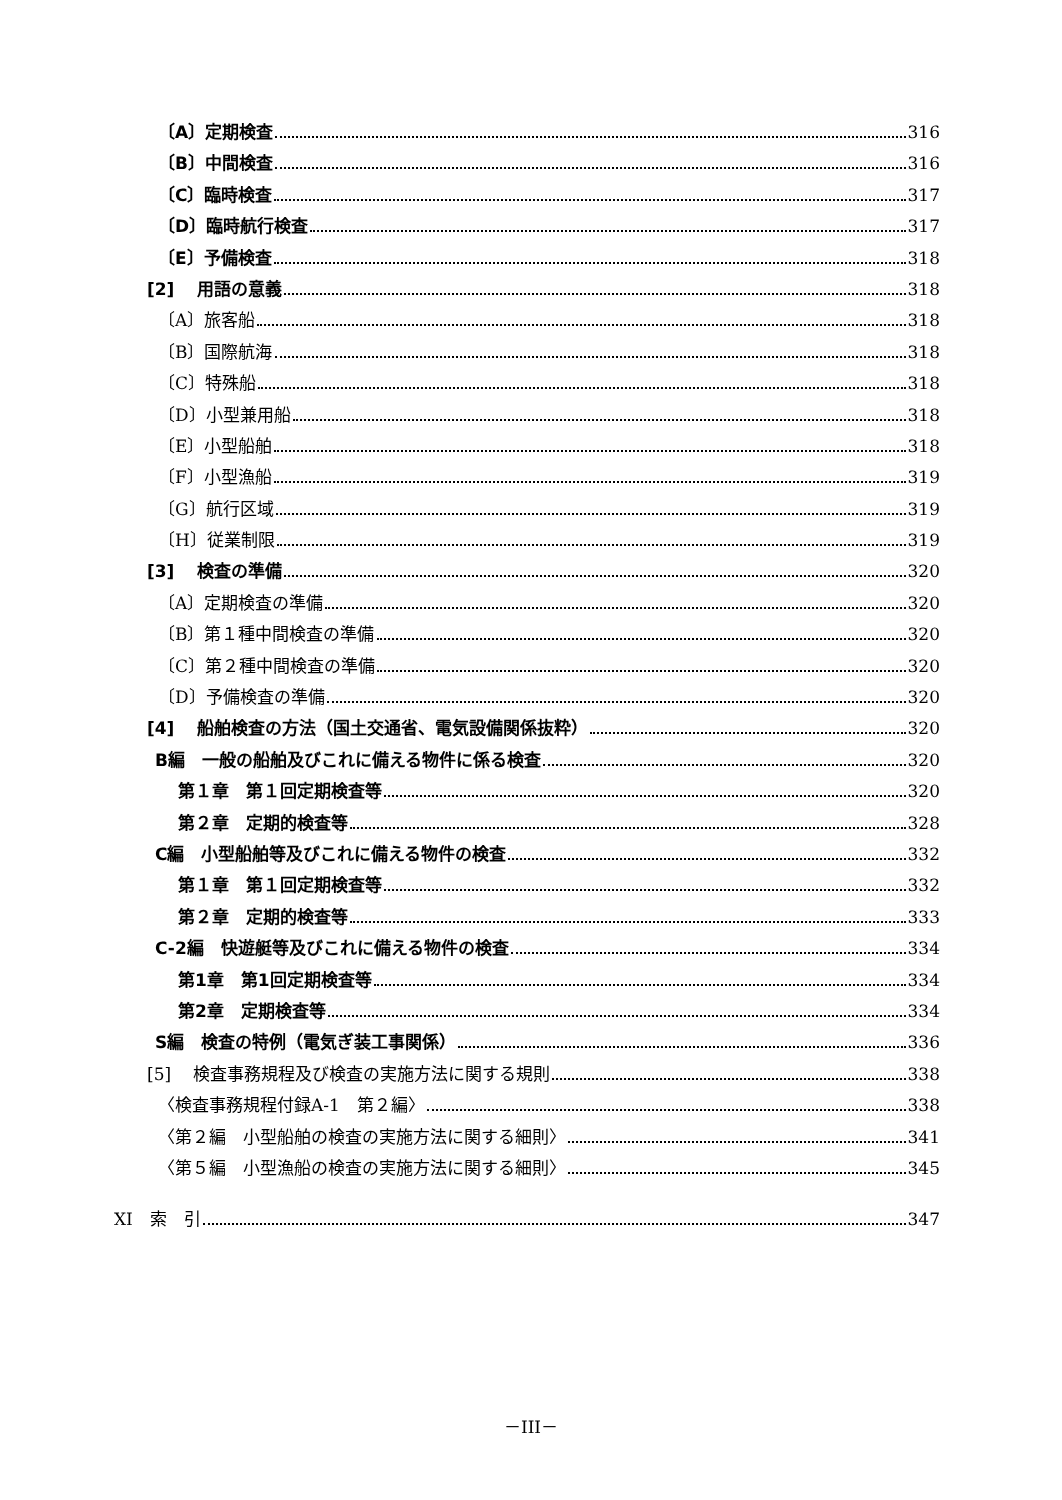〔A〕定期検査 316
〔B〕中間検査 316
〔C〕臨時検査 317
〔D〕臨時航行検査 317
〔E〕予備検査 318
[2]　 用語の意義 318
〔A〕旅客船 318
〔B〕国際航海 318
〔C〕特殊船 318
〔D〕小型兼用船 318
〔E〕小型船舶 318
〔F〕小型漁船 319
〔G〕航行区域 319
〔H〕従業制限 319
[3]　 検査の準備 320
〔A〕定期検査の準備 320
〔B〕第１種中間検査の準備 320
〔C〕第２種中間検査の準備 320
〔D〕予備検査の準備 320
[4]　 船舶検査の方法（国土交通省、電気設備関係抜粋） 320
B編　一般の船舶及びこれに備える物件に係る検査 320
第１章　第１回定期検査等 320
第２章　定期的検査等 328
C編　小型船舶等及びこれに備える物件の検査 332
第１章　第１回定期検査等 332
第２章　定期的検査等 333
C-2編　快遊艇等及びこれに備える物件の検査 334
第1章　第1回定期検査等 334
第2章　定期検査等 334
S編　検査の特例（電気ぎ装工事関係） 336
[5]　 検査事務規程及び検査の実施方法に関する規則 338
〈検査事務規程付録A-1　第２編〉 338
〈第２編　小型船舶の検査の実施方法に関する細則〉 341
〈第５編　小型漁船の検査の実施方法に関する細則〉 345
XI　索　引 347
－III－